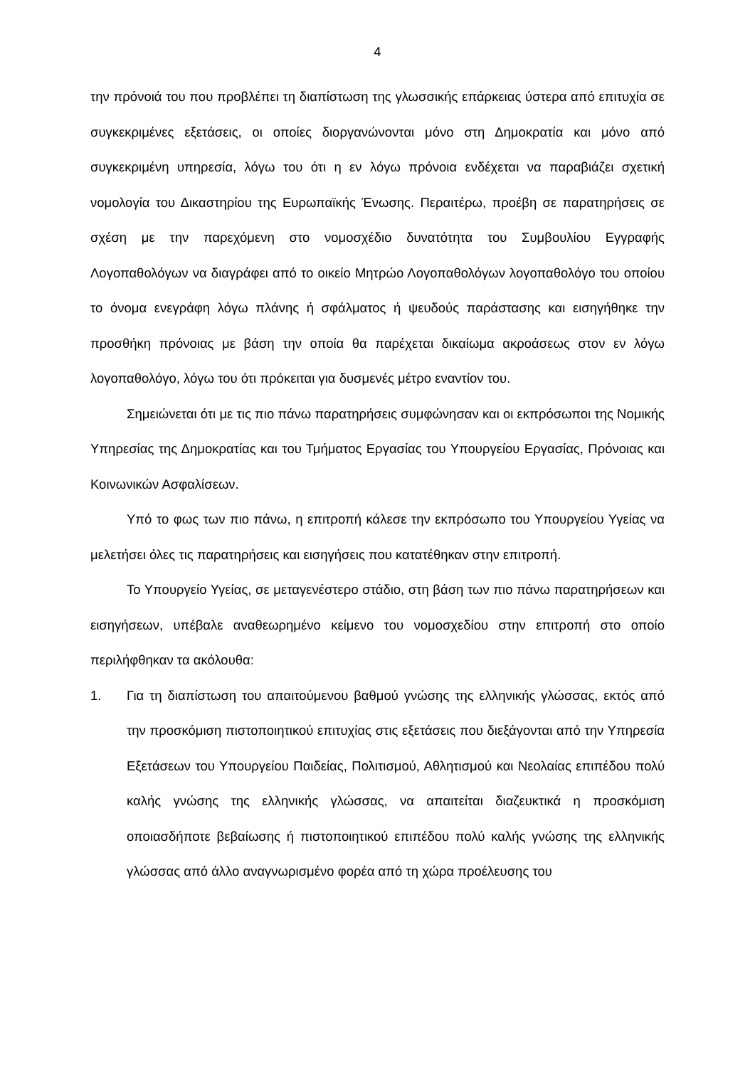4
την πρόνοιά του που προβλέπει τη διαπίστωση της γλωσσικής επάρκειας ύστερα από επιτυχία σε συγκεκριμένες εξετάσεις, οι οποίες διοργανώνονται μόνο στη Δημοκρατία και μόνο από συγκεκριμένη υπηρεσία, λόγω του ότι η εν λόγω πρόνοια ενδέχεται να παραβιάζει σχετική νομολογία του Δικαστηρίου της Ευρωπαϊκής Ένωσης. Περαιτέρω, προέβη σε παρατηρήσεις σε σχέση με την παρεχόμενη στο νομοσχέδιο δυνατότητα του Συμβουλίου Εγγραφής Λογοπαθολόγων να διαγράφει από το οικείο Μητρώο Λογοπαθολόγων λογοπαθολόγο του οποίου το όνομα ενεγράφη λόγω πλάνης ή σφάλματος ή ψευδούς παράστασης και εισηγήθηκε την προσθήκη πρόνοιας με βάση την οποία θα παρέχεται δικαίωμα ακροάσεως στον εν λόγω λογοπαθολόγο, λόγω του ότι πρόκειται για δυσμενές μέτρο εναντίον του.
Σημειώνεται ότι με τις πιο πάνω παρατηρήσεις συμφώνησαν και οι εκπρόσωποι της Νομικής Υπηρεσίας της Δημοκρατίας και του Τμήματος Εργασίας του Υπουργείου Εργασίας, Πρόνοιας και Κοινωνικών Ασφαλίσεων.
Υπό το φως των πιο πάνω, η επιτροπή κάλεσε την εκπρόσωπο του Υπουργείου Υγείας να μελετήσει όλες τις παρατηρήσεις και εισηγήσεις που κατατέθηκαν στην επιτροπή.
Το Υπουργείο Υγείας, σε μεταγενέστερο στάδιο, στη βάση των πιο πάνω παρατηρήσεων και εισηγήσεων, υπέβαλε αναθεωρημένο κείμενο του νομοσχεδίου στην επιτροπή στο οποίο περιλήφθηκαν τα ακόλουθα:
1. Για τη διαπίστωση του απαιτούμενου βαθμού γνώσης της ελληνικής γλώσσας, εκτός από την προσκόμιση πιστοποιητικού επιτυχίας στις εξετάσεις που διεξάγονται από την Υπηρεσία Εξετάσεων του Υπουργείου Παιδείας, Πολιτισμού, Αθλητισμού και Νεολαίας επιπέδου πολύ καλής γνώσης της ελληνικής γλώσσας, να απαιτείται διαζευκτικά η προσκόμιση οποιασδήποτε βεβαίωσης ή πιστοποιητικού επιπέδου πολύ καλής γνώσης της ελληνικής γλώσσας από άλλο αναγνωρισμένο φορέα από τη χώρα προέλευσης του